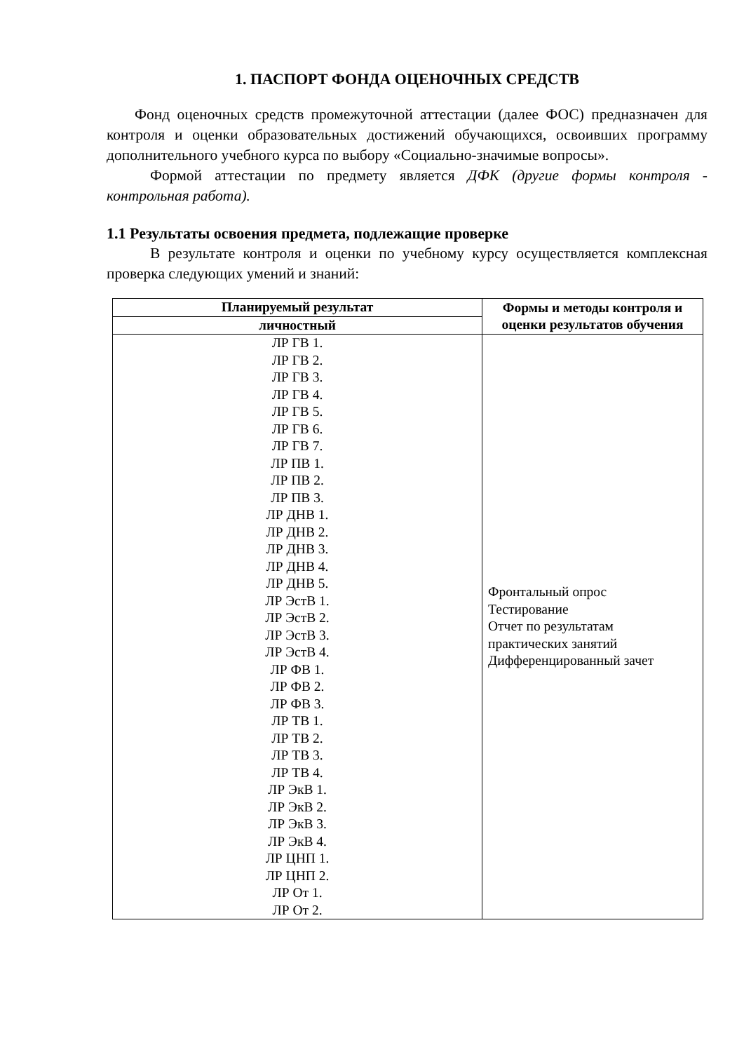1. ПАСПОРТ ФОНДА ОЦЕНОЧНЫХ СРЕДСТВ
Фонд оценочных средств промежуточной аттестации (далее ФОС) предназначен для контроля и оценки образовательных достижений обучающихся, освоивших программу дополнительного учебного курса по выбору «Социально-значимые вопросы».
Формой аттестации по предмету является ДФК (другие формы контроля - контрольная работа).
1.1 Результаты освоения предмета, подлежащие проверке
В результате контроля и оценки по учебному курсу осуществляется комплексная проверка следующих умений и знаний:
| Планируемый результат | Формы и методы контроля и оценки результатов обучения |
| --- | --- |
| личностный | |
| ЛР ГВ 1. ЛР ГВ 2. ЛР ГВ 3. ЛР ГВ 4. ЛР ГВ 5. ЛР ГВ 6. ЛР ГВ 7. ЛР ПВ 1. ЛР ПВ 2. ЛР ПВ 3. ЛР ДНВ 1. ЛР ДНВ 2. ЛР ДНВ 3. ЛР ДНВ 4. ЛР ДНВ 5. ЛР ЭстВ 1. ЛР ЭстВ 2. ЛР ЭстВ 3. ЛР ЭстВ 4. ЛР ФВ 1. ЛР ФВ 2. ЛР ФВ 3. ЛР ТВ 1. ЛР ТВ 2. ЛР ТВ 3. ЛР ТВ 4. ЛР ЭкВ 1. ЛР ЭкВ 2. ЛР ЭкВ 3. ЛР ЭкВ 4. ЛР ЦНП 1. ЛР ЦНП 2. ЛР От 1. ЛР От 2. | Фронтальный опрос Тестирование Отчет по результатам практических занятий Дифференцированный зачет |